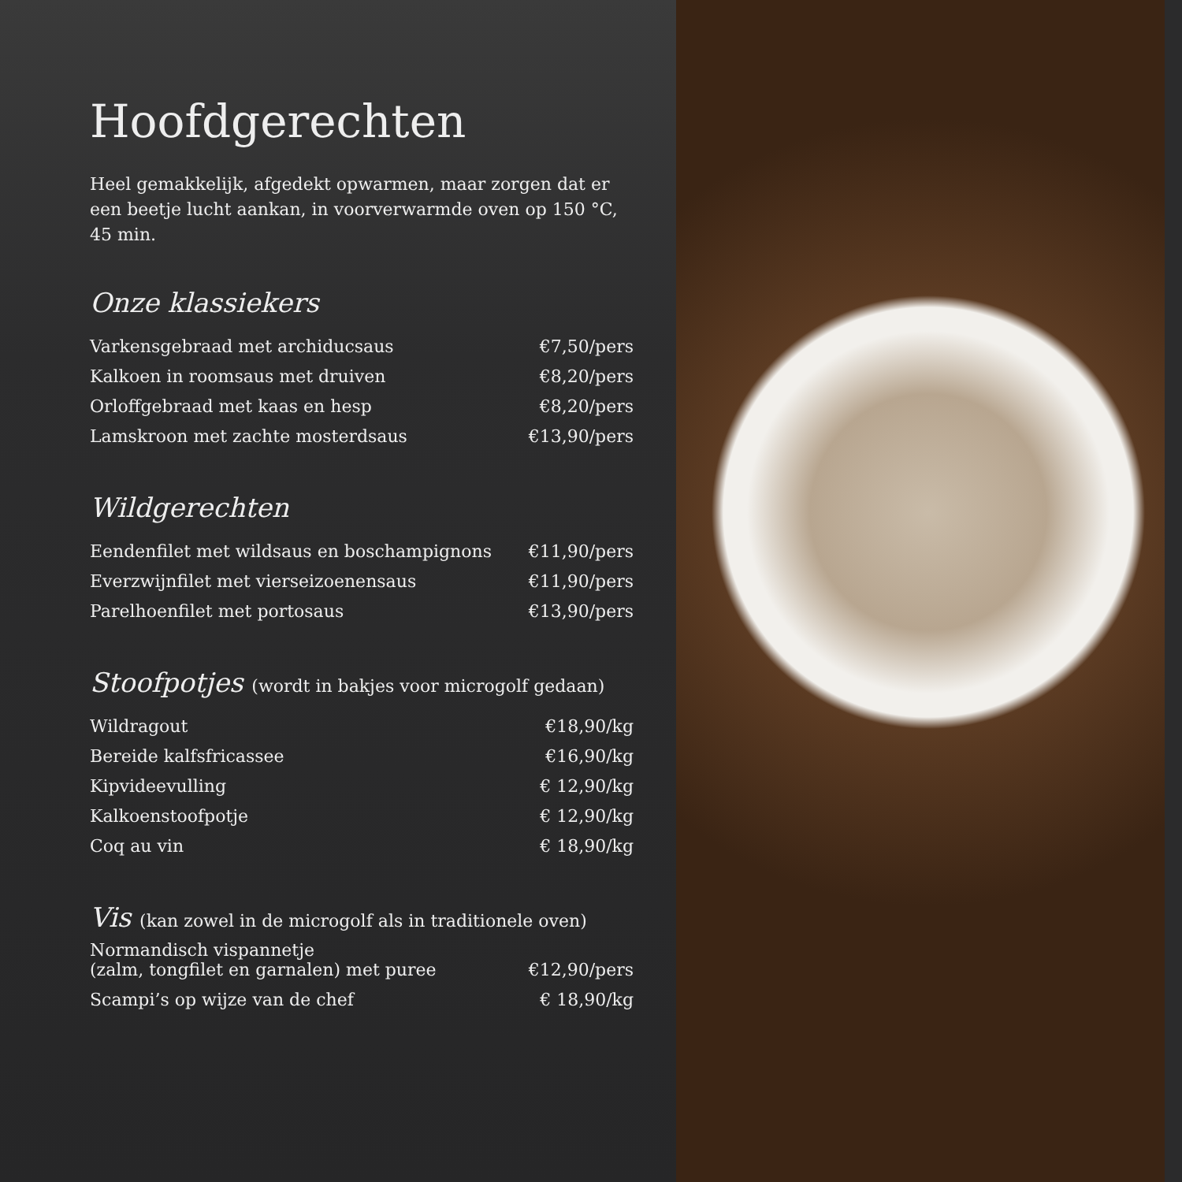Hoofdgerechten
Heel gemakkelijk, afgedekt opwarmen, maar zorgen dat er een beetje lucht aankan, in voorverwarmde oven op 150 °C, 45 min.
Onze klassiekers
| Varkensgebraad met archiducsaus | €7,50/pers |
| Kalkoen in roomsaus met druiven | €8,20/pers |
| Orloffgebraad met kaas en hesp | €8,20/pers |
| Lamskroon met zachte mosterdsaus | €13,90/pers |
Wildgerechten
| Eendenfilet met wildsaus en boschampignons | €11,90/pers |
| Everzwijnfilet met vierseizoenensaus | €11,90/pers |
| Parelhoenfilet met portosaus | €13,90/pers |
Stoofpotjes (wordt in bakjes voor microgolf gedaan)
| Wildragout | €18,90/kg |
| Bereide kalfsfricassee | €16,90/kg |
| Kipvideevulling | € 12,90/kg |
| Kalkoenstoofpotje | € 12,90/kg |
| Coq au vin | € 18,90/kg |
Vis (kan zowel in de microgolf als in traditionele oven)
| Normandisch vispannetje (zalm, tongfilet en garnalen) met puree | €12,90/pers |
| Scampi’s op wijze van de chef | € 18,90/kg |